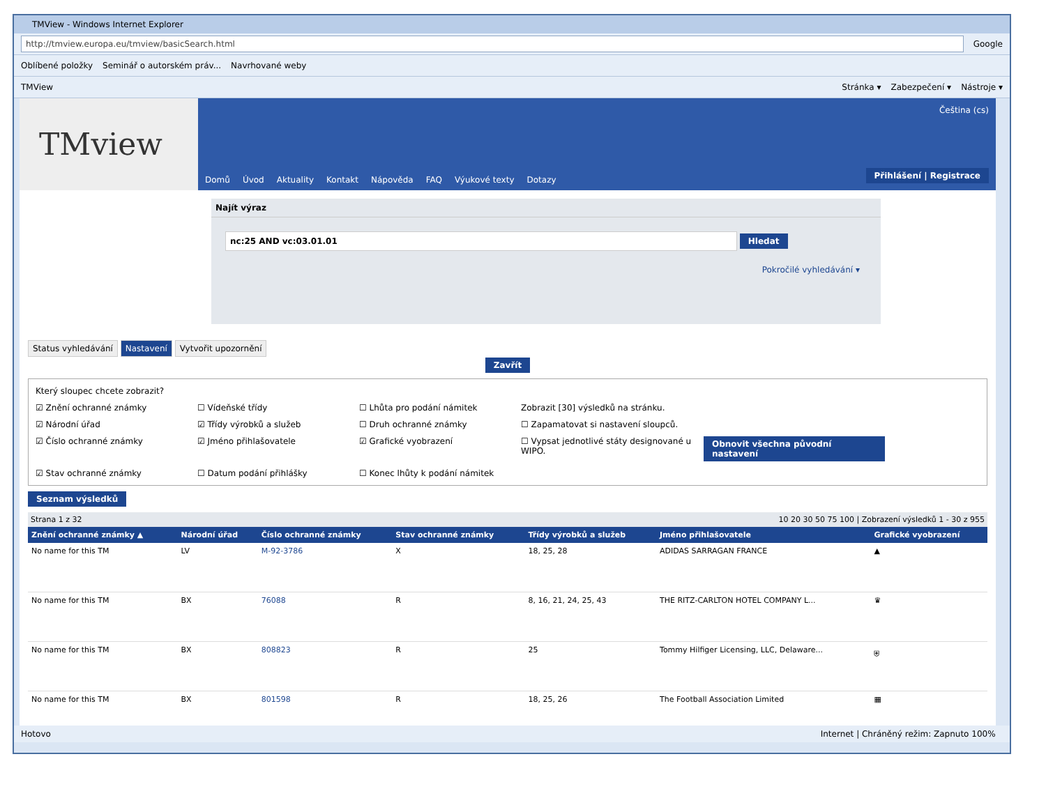TMView - Windows Internet Explorer
http://tmview.europa.eu/tmview/basicSearch.html
Google
Oblíbené položky Seminář o autorském práv... Navrhované weby
TMView Stránka ▾ Zabezpečení ▾ Nástroje ▾
TMview
Čeština (cs)
Domů Úvod Aktuality Kontakt Nápověda FAQ Výukové texty Dotazy
Přihlášení | Registrace
Najít výraz
nc:25 AND vc:03.01.01 Hledat
Pokročilé vyhledávání ▾
Status vyhledávání Nastavení Vytvořit upozornění
Zavřít
Který sloupec chcete zobrazit?
☑ Znění ochranné známky
☐ Vídeňské třídy
☐ Lhůta pro podání námitek
Zobrazit [30] výsledků na stránku.
☑ Národní úřad
☑ Třídy výrobků a služeb
☐ Druh ochranné známky
☐ Zapamatovat si nastavení sloupců.
☑ Číslo ochranné známky
☑ Jméno přihlašovatele
☑ Grafické vyobrazení
☐ Vypsat jednotlivé státy designované u WIPO.
Obnovit všechna původní nastavení
☑ Stav ochranné známky
☐ Datum podání přihlášky
☐ Konec lhůty k podání námitek
Seznam výsledků
Strana 1 z 32 10 20 30 50 75 100 | Zobrazení výsledků 1 - 30 z 955
| Znění ochranné známky ▲ | Národní úřad | Číslo ochranné známky | Stav ochranné známky | Třídy výrobků a služeb | Jméno přihlašovatele | Grafické vyobrazení |
| --- | --- | --- | --- | --- | --- | --- |
| No name for this TM | LV | M-92-3786 | X | 18, 25, 28 | ADIDAS SARRAGAN FRANCE | ▲ |
| No name for this TM | BX | 76088 | R | 8, 16, 21, 24, 25, 43 | THE RITZ-CARLTON HOTEL COMPANY L... | ♛ |
| No name for this TM | BX | 808823 | R | 25 | Tommy Hilfiger Licensing, LLC, Delaware... | ⛨ |
| No name for this TM | BX | 801598 | R | 18, 25, 26 | The Football Association Limited | ▦ |
Hotovo Internet | Chráněný režim: Zapnuto 100%